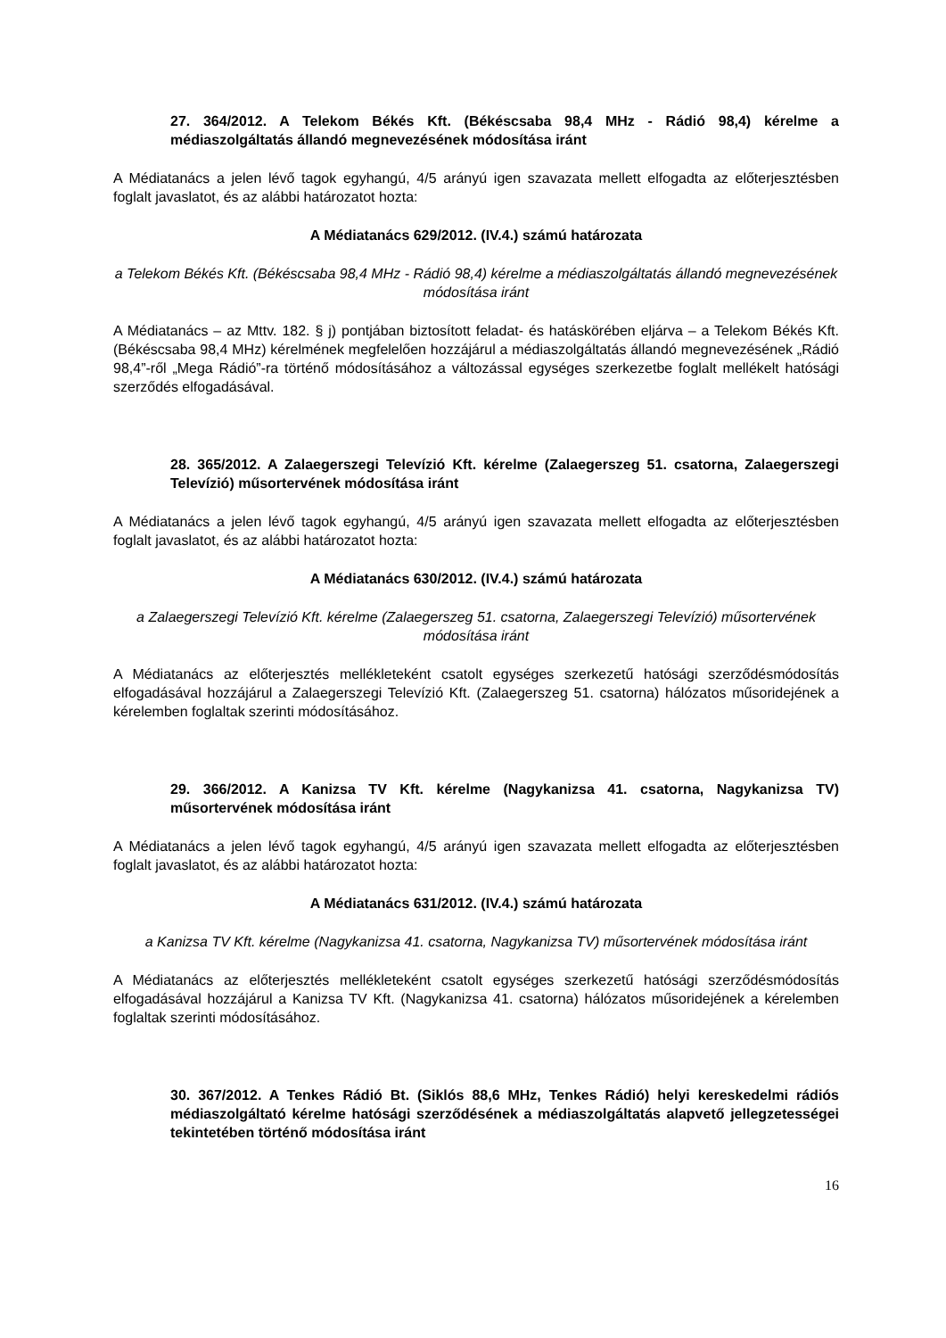27. 364/2012. A Telekom Békés Kft. (Békéscsaba 98,4 MHz - Rádió 98,4) kérelme a médiaszolgáltatás állandó megnevezésének módosítása iránt
A Médiatanács a jelen lévő tagok egyhangú, 4/5 arányú igen szavazata mellett elfogadta az előterjesztésben foglalt javaslatot, és az alábbi határozatot hozta:
A Médiatanács 629/2012. (IV.4.) számú határozata
a Telekom Békés Kft. (Békéscsaba 98,4 MHz - Rádió 98,4) kérelme a médiaszolgáltatás állandó megnevezésének módosítása iránt
A Médiatanács – az Mttv. 182. § j) pontjában biztosított feladat- és hatáskörében eljárva – a Telekom Békés Kft. (Békéscsaba 98,4 MHz) kérelmének megfelelően hozzájárul a médiaszolgáltatás állandó megnevezésének „Rádió 98,4”-ről „Mega Rádió”-ra történő módosításához a változással egységes szerkezetbe foglalt mellékelt hatósági szerződés elfogadásával.
28. 365/2012. A Zalaegerszegi Televízió Kft. kérelme (Zalaegerszeg 51. csatorna, Zalaegerszegi Televízió) műsortervének módosítása iránt
A Médiatanács a jelen lévő tagok egyhangú, 4/5 arányú igen szavazata mellett elfogadta az előterjesztésben foglalt javaslatot, és az alábbi határozatot hozta:
A Médiatanács 630/2012. (IV.4.) számú határozata
a Zalaegerszegi Televízió Kft. kérelme (Zalaegerszeg 51. csatorna, Zalaegerszegi Televízió) műsortervének módosítása iránt
A Médiatanács az előterjesztés mellékleteként csatolt egységes szerkezetű hatósági szerződésmódosítás elfogadásával hozzájárul a Zalaegerszegi Televízió Kft. (Zalaegerszeg 51. csatorna) hálózatos műsoridejének a kérelemben foglaltak szerinti módosításához.
29. 366/2012. A Kanizsa TV Kft. kérelme (Nagykanizsa 41. csatorna, Nagykanizsa TV) műsortervének módosítása iránt
A Médiatanács a jelen lévő tagok egyhangú, 4/5 arányú igen szavazata mellett elfogadta az előterjesztésben foglalt javaslatot, és az alábbi határozatot hozta:
A Médiatanács 631/2012. (IV.4.) számú határozata
a Kanizsa TV Kft. kérelme (Nagykanizsa 41. csatorna, Nagykanizsa TV) műsortervének módosítása iránt
A Médiatanács az előterjesztés mellékleteként csatolt egységes szerkezetű hatósági szerződésmódosítás elfogadásával hozzájárul a Kanizsa TV Kft. (Nagykanizsa 41. csatorna) hálózatos műsoridejének a kérelemben foglaltak szerinti módosításához.
30. 367/2012. A Tenkes Rádió Bt. (Siklós 88,6 MHz, Tenkes Rádió) helyi kereskedelmi rádiós médiaszolgáltató kérelme hatósági szerződésének a médiaszolgáltatás alapvető jellegzetességei tekintetében történő módosítása iránt
16